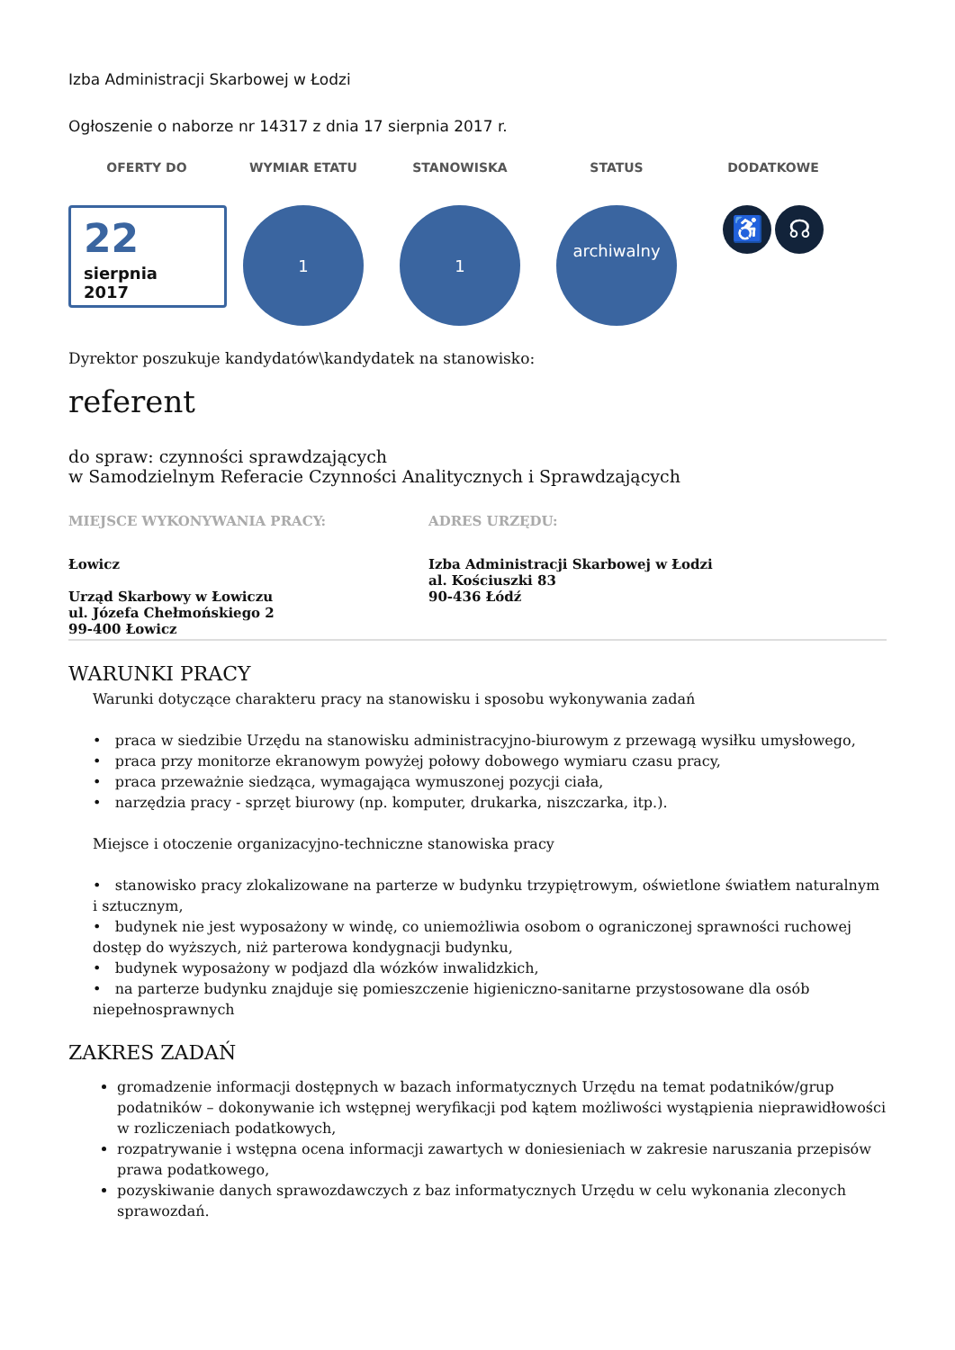Izba Administracji Skarbowej w Łodzi
Ogłoszenie o naborze nr 14317 z dnia 17 sierpnia 2017 r.
OFERTY DO
22
sierpnia
2017
WYMIAR ETATU
1
STANOWISKA
1
STATUS
archiwalny
DODATKOWE
♿ ☊
Dyrektor poszukuje kandydatów\kandydatek na stanowisko:
referent
do spraw: czynności sprawdzających
w Samodzielnym Referacie Czynności Analitycznych i Sprawdzających
MIEJSCE WYKONYWANIA PRACY:
Łowicz
Urząd Skarbowy w Łowiczu
ul. Józefa Chełmońskiego 2
99-400 Łowicz
ADRES URZĘDU:
Izba Administracji Skarbowej w Łodzi
al. Kościuszki 83
90-436 Łódź
WARUNKI PRACY
Warunki dotyczące charakteru pracy na stanowisku i sposobu wykonywania zadań
• praca w siedzibie Urzędu na stanowisku administracyjno-biurowym z przewagą wysiłku umysłowego,
• praca przy monitorze ekranowym powyżej połowy dobowego wymiaru czasu pracy,
• praca przeważnie siedząca, wymagająca wymuszonej pozycji ciała,
• narzędzia pracy - sprzęt biurowy (np. komputer, drukarka, niszczarka, itp.).
Miejsce i otoczenie organizacyjno-techniczne stanowiska pracy
• stanowisko pracy zlokalizowane na parterze w budynku trzypiętrowym, oświetlone światłem naturalnym i sztucznym,
• budynek nie jest wyposażony w windę, co uniemożliwia osobom o ograniczonej sprawności ruchowej dostęp do wyższych, niż parterowa kondygnacji budynku,
• budynek wyposażony w podjazd dla wózków inwalidzkich,
• na parterze budynku znajduje się pomieszczenie higieniczno-sanitarne przystosowane dla osób niepełnosprawnych
ZAKRES ZADAŃ
gromadzenie informacji dostępnych w bazach informatycznych Urzędu na temat podatników/grup podatników – dokonywanie ich wstępnej weryfikacji pod kątem możliwości wystąpienia nieprawidłowości w rozliczeniach podatkowych,
rozpatrywanie i wstępna ocena informacji zawartych w doniesieniach w zakresie naruszania przepisów prawa podatkowego,
pozyskiwanie danych sprawozdawczych z baz informatycznych Urzędu w celu wykonania zleconych sprawozdań.